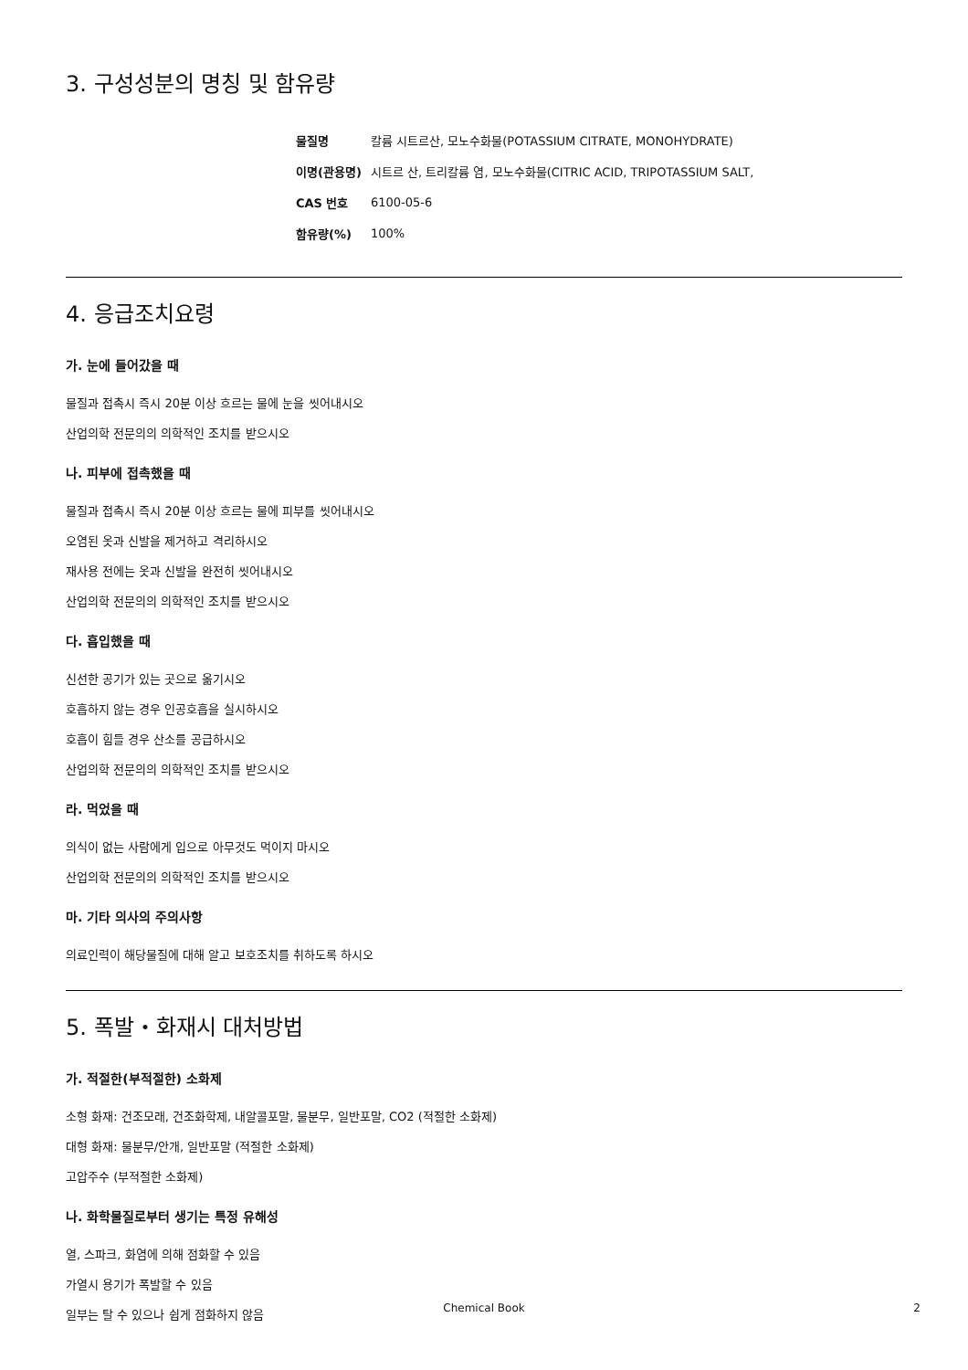3. 구성성분의 명칭 및 함유량
| 물질명 | 칼륨 시트르산, 모노수화물(POTASSIUM CITRATE, MONOHYDRATE) |
| 이명(관용명) | 시트르 산, 트리칼륨 염, 모노수화물(CITRIC ACID, TRIPOTASSIUM SALT, |
| CAS 번호 | 6100-05-6 |
| 함유량(%) | 100% |
4. 응급조치요령
가. 눈에 들어갔을 때
물질과 접촉시 즉시 20분 이상 흐르는 물에 눈을 씻어내시오
산업의학 전문의의 의학적인 조치를 받으시오
나. 피부에 접촉했을 때
물질과 접촉시 즉시 20분 이상 흐르는 물에 피부를 씻어내시오
오염된 옷과 신발을 제거하고 격리하시오
재사용 전에는 옷과 신발을 완전히 씻어내시오
산업의학 전문의의 의학적인 조치를 받으시오
다. 흡입했을 때
신선한 공기가 있는 곳으로 옮기시오
호흡하지 않는 경우 인공호흡을 실시하시오
호흡이 힘들 경우 산소를 공급하시오
산업의학 전문의의 의학적인 조치를 받으시오
라. 먹었을 때
의식이 없는 사람에게 입으로 아무것도 먹이지 마시오
산업의학 전문의의 의학적인 조치를 받으시오
마. 기타 의사의 주의사항
의료인력이 해당물질에 대해 알고 보호조치를 취하도록 하시오
5. 폭발・화재시 대처방법
가. 적절한(부적절한) 소화제
소형 화재: 건조모래, 건조화학제, 내알콜포말, 물분무, 일반포말, CO2 (적절한 소화제)
대형 화재: 물분무/안개, 일반포말 (적절한 소화제)
고압주수 (부적절한 소화제)
나. 화학물질로부터 생기는 특정 유해성
열, 스파크, 화염에 의해 점화할 수 있음
가열시 용기가 폭발할 수 있음
일부는 탈 수 있으나 쉽게 점화하지 않음
Chemical Book 2